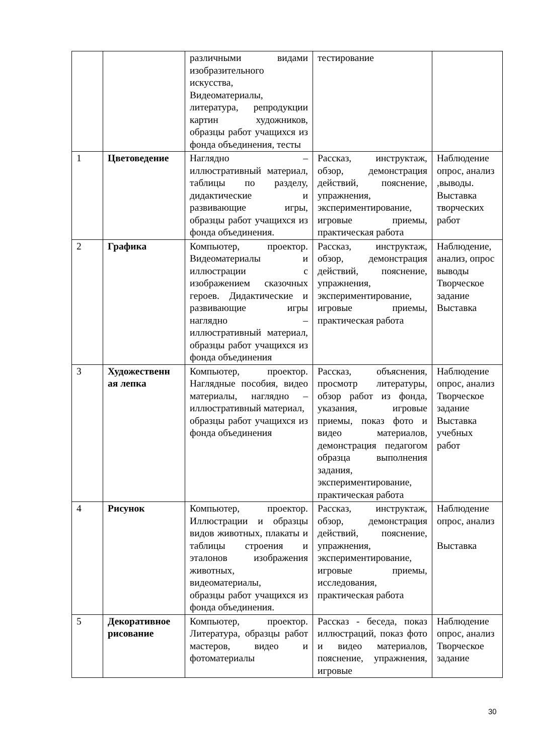| | | различными видами изобразительного искусства, Видеоматериалы, литература, репродукции картин художников, образцы работ учащихся из фонда объединения, тесты | тестирование | |
| 1 | Цветоведение | Наглядно – иллюстративный материал, таблицы по разделу, дидактические и развивающие игры, образцы работ учащихся из фонда объединения. | Рассказ, инструктаж, обзор, демонстрация действий, пояснение, упражнения, экспериментирование, игровые приемы, практическая работа | Наблюдение опрос, анализ ,выводы. Выставка творческих работ |
| 2 | Графика | Компьютер, проектор. Видеоматериалы и иллюстрации с изображением сказочных героев. Дидактические и развивающие игры наглядно – иллюстративный материал, образцы работ учащихся из фонда объединения | Рассказ, инструктаж, обзор, демонстрация действий, пояснение, упражнения, экспериментирование, игровые приемы, практическая работа | Наблюдение, анализ, опрос выводы Творческое задание Выставка |
| 3 | Художественн ая лепка | Компьютер, проектор. Наглядные пособия, видео материалы, наглядно – иллюстративный материал, образцы работ учащихся из фонда объединения | Рассказ, объяснения, просмотр литературы, обзор работ из фонда, указания, игровые приемы, показ фото и видео материалов, демонстрация педагогом образца выполнения задания, экспериментирование, практическая работа | Наблюдение опрос, анализ Творческое задание Выставка учебных работ |
| 4 | Рисунок | Компьютер, проектор. Иллюстрации и образцы видов животных, плакаты и таблицы строения и эталонов изображения животных, видеоматериалы, образцы работ учащихся из фонда объединения. | Рассказ, инструктаж, обзор, демонстрация действий, пояснение, упражнения, экспериментирование, игровые приемы, исследования, практическая работа | Наблюдение опрос, анализ Выставка |
| 5 | Декоративное рисование | Компьютер, проектор. Литература, образцы работ мастеров, видео и фотоматериалы | Рассказ - беседа, показ иллюстраций, показ фото и видео материалов, пояснение, упражнения, игровые | Наблюдение опрос, анализ Творческое задание |
30